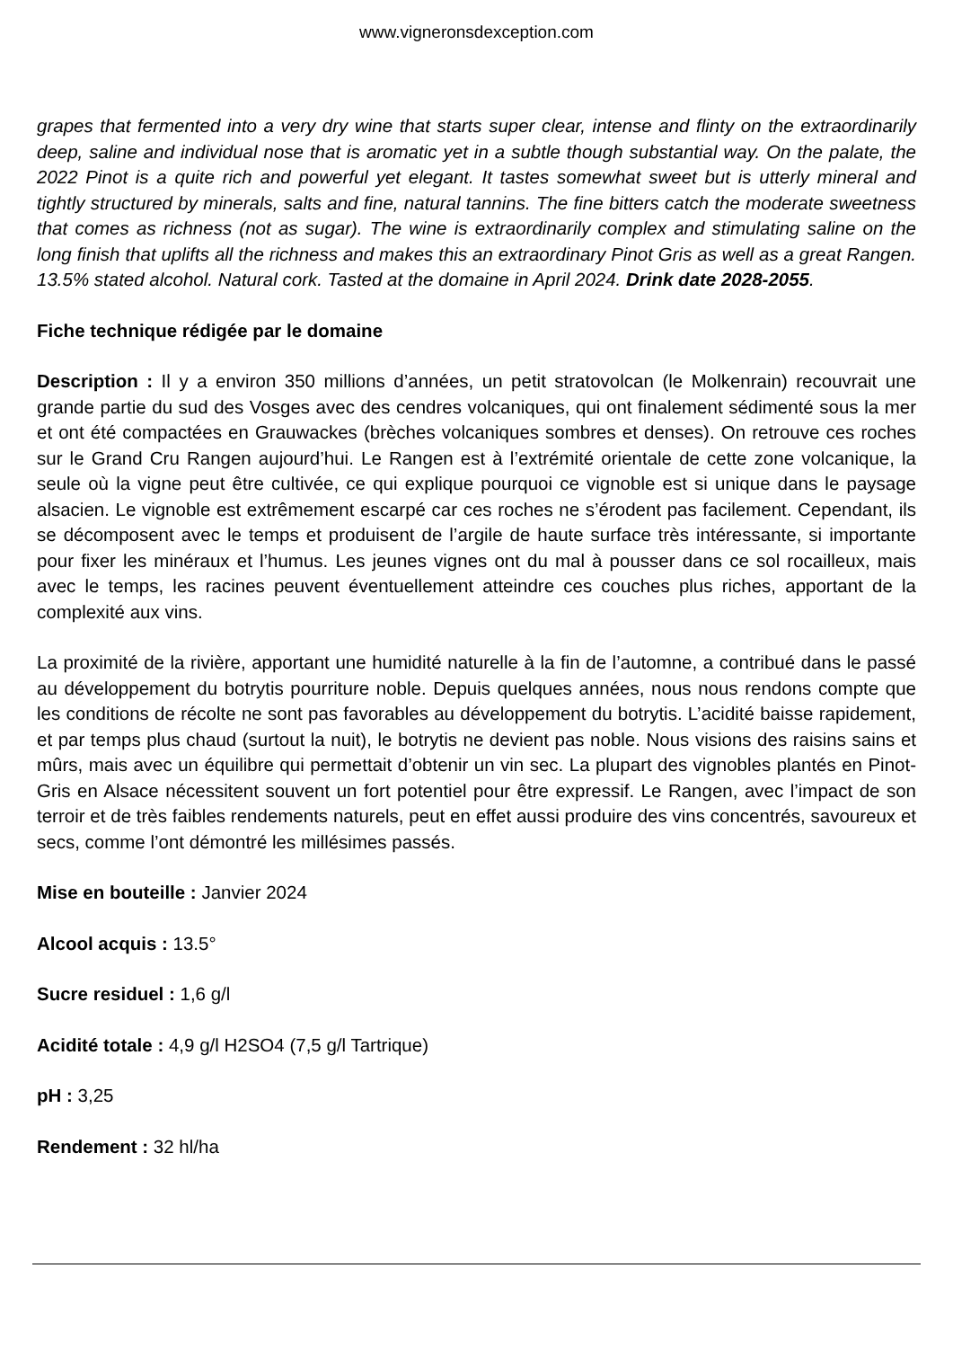www.vigneronsdexception.com
grapes that fermented into a very dry wine that starts super clear, intense and flinty on the extraordinarily deep, saline and individual nose that is aromatic yet in a subtle though substantial way. On the palate, the 2022 Pinot is a quite rich and powerful yet elegant. It tastes somewhat sweet but is utterly mineral and tightly structured by minerals, salts and fine, natural tannins. The fine bitters catch the moderate sweetness that comes as richness (not as sugar). The wine is extraordinarily complex and stimulating saline on the long finish that uplifts all the richness and makes this an extraordinary Pinot Gris as well as a great Rangen. 13.5% stated alcohol. Natural cork. Tasted at the domaine in April 2024. Drink date 2028-2055.
Fiche technique rédigée par le domaine
Description : Il y a environ 350 millions d’années, un petit stratovolcan (le Molkenrain) recouvrait une grande partie du sud des Vosges avec des cendres volcaniques, qui ont finalement sédimenté sous la mer et ont été compactées en Grauwackes (brèches volcaniques sombres et denses). On retrouve ces roches sur le Grand Cru Rangen aujourd’hui. Le Rangen est à l’extrémité orientale de cette zone volcanique, la seule où la vigne peut être cultivée, ce qui explique pourquoi ce vignoble est si unique dans le paysage alsacien. Le vignoble est extrêmement escarpé car ces roches ne s’érodent pas facilement. Cependant, ils se décomposent avec le temps et produisent de l’argile de haute surface très intéressante, si importante pour fixer les minéraux et l’humus. Les jeunes vignes ont du mal à pousser dans ce sol rocailleux, mais avec le temps, les racines peuvent éventuellement atteindre ces couches plus riches, apportant de la complexité aux vins.
La proximité de la rivière, apportant une humidité naturelle à la fin de l’automne, a contribué dans le passé au développement du botrytis pourriture noble. Depuis quelques années, nous nous rendons compte que les conditions de récolte ne sont pas favorables au développement du botrytis. L’acidité baisse rapidement, et par temps plus chaud (surtout la nuit), le botrytis ne devient pas noble. Nous visions des raisins sains et mûrs, mais avec un équilibre qui permettait d’obtenir un vin sec. La plupart des vignobles plantés en Pinot-Gris en Alsace nécessitent souvent un fort potentiel pour être expressif. Le Rangen, avec l’impact de son terroir et de très faibles rendements naturels, peut en effet aussi produire des vins concentrés, savoureux et secs, comme l’ont démontré les millésimes passés.
Mise en bouteille : Janvier 2024
Alcool acquis : 13.5°
Sucre residuel : 1,6 g/l
Acidité totale : 4,9 g/l H2SO4 (7,5 g/l Tartrique)
pH : 3,25
Rendement : 32 hl/ha